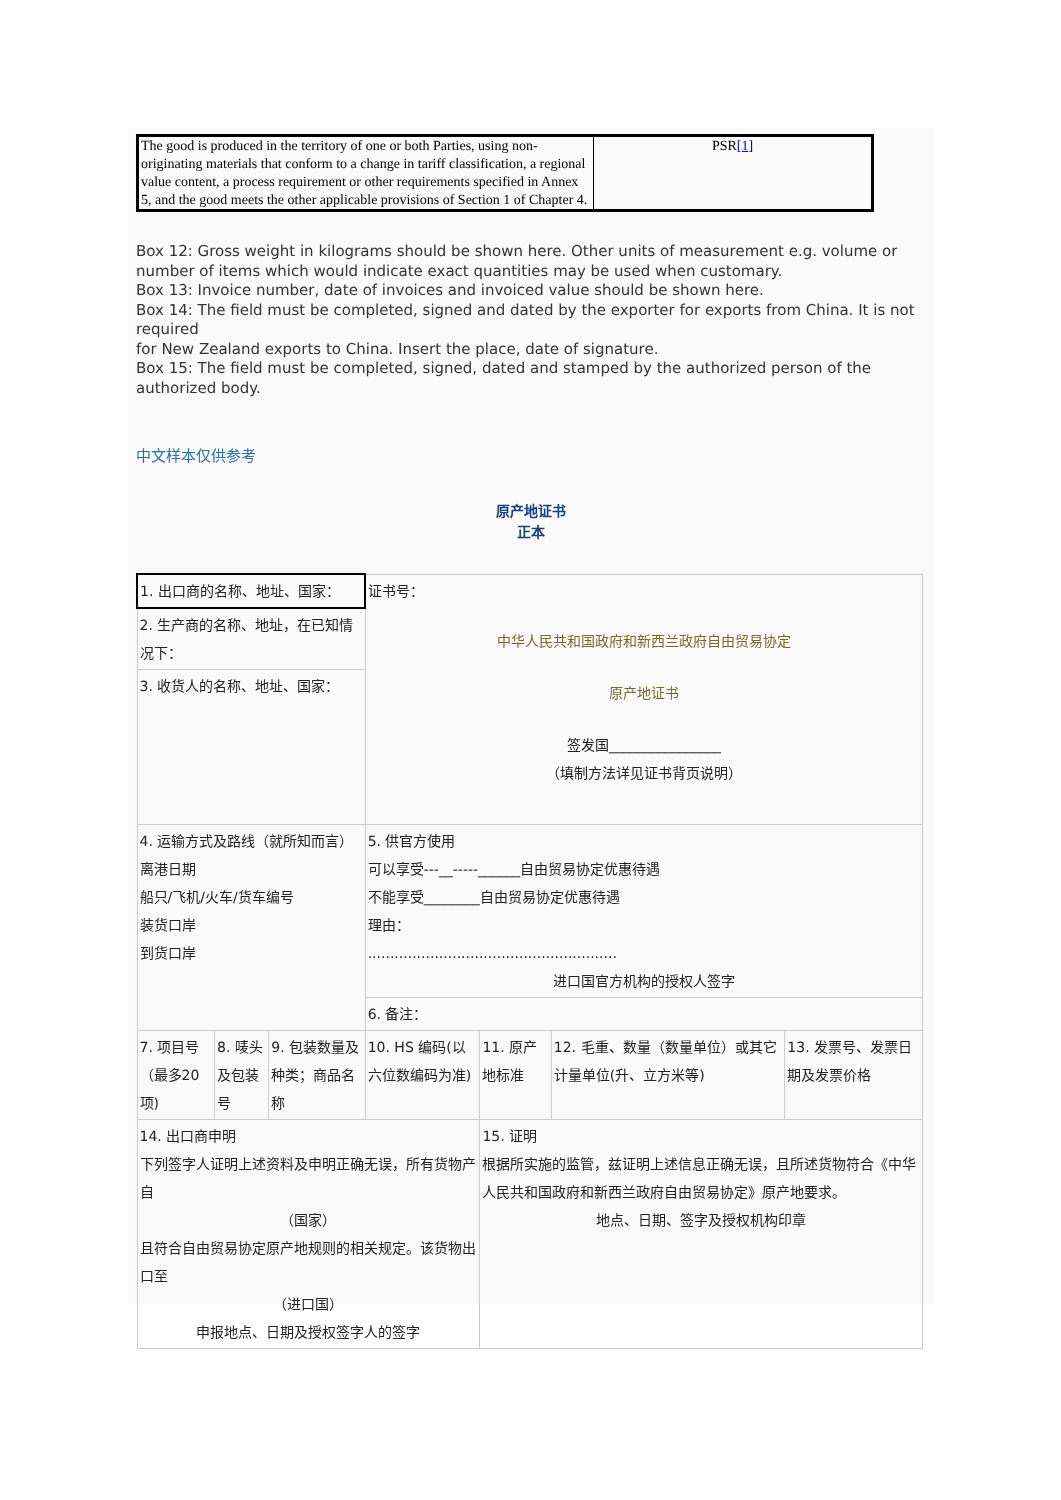| The good is produced in the territory of one or both Parties, using non-originating materials that conform to a change in tariff classification, a regional value content, a process requirement or other requirements specified in Annex 5, and the good meets the other applicable provisions of Section 1 of Chapter 4. | PSR [1] |
Box 12: Gross weight in kilograms should be shown here. Other units of measurement e.g. volume or number of items which would indicate exact quantities may be used when customary.
Box 13: Invoice number, date of invoices and invoiced value should be shown here.
Box 14: The field must be completed, signed and dated by the exporter for exports from China. It is not required
for New Zealand exports to China. Insert the place, date of signature.
Box 15: The field must be completed, signed, dated and stamped by the authorized person of the authorized body.
中文样本仅供参考
原产地证书
正本
| 1. 出口商的名称、地址、国家： | | | 证书号： 中华人民共和国政府和新西兰政府自由贸易协定 原产地证书 签发国________________ （填制方法详见证书背页说明） | | | |
| 2. 生产商的名称、地址，在已知情况下： | | | | | | |
| 3. 收货人的名称、地址、国家： | | | | | | |
| 4. 运输方式及路线（就所知而言） 离港日期 船只/飞机/火车/货车编号 装货口岸 到货口岸 | | | 5. 供官方使用 可以享受---__-----______自由贸易协定优惠待遇 不能享受________自由贸易协定优惠待遇 理由： ........................................................ 进口国官方机构的授权人签字 | | | |
| | | | 6. 备注： | | | |
| 7. 项目号（最多20项) | 8. 唛头及包装号 | 9. 包装数量及种类；商品名称 | 10. HS 编码(以六位数编码为准) | 11. 原产地标准 | 12. 毛重、数量（数量单位）或其它计量单位(升、立方米等) | 13. 发票号、发票日期及发票价格 |
| 14. 出口商申明 下列签字人证明上述资料及申明正确无误，所有货物产自 （国家） 且符合自由贸易协定原产地规则的相关规定。该货物出口至 （进口国） 申报地点、日期及授权签字人的签字 | | | | 15. 证明 根据所实施的监管，兹证明上述信息正确无误，且所述货物符合《中华人民共和国政府和新西兰政府自由贸易协定》原产地要求。 地点、日期、签字及授权机构印章 | | |